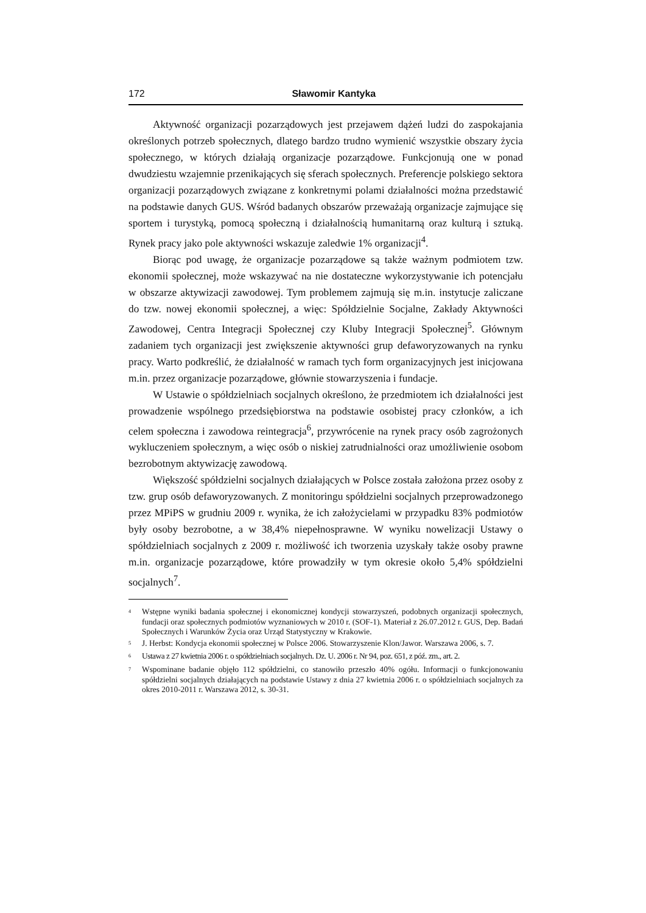172 Sławomir Kantyka
Aktywność organizacji pozarządowych jest przejawem dążeń ludzi do zaspokajania określonych potrzeb społecznych, dlatego bardzo trudno wymienić wszystkie obszary życia społecznego, w których działają organizacje pozarządowe. Funkcjonują one w ponad dwudziestu wzajemnie przenikających się sferach społecznych. Preferencje polskiego sektora organizacji pozarządowych związane z konkretnymi polami działalności można przedstawić na podstawie danych GUS. Wśród badanych obszarów przeważają organizacje zajmujące się sportem i turystyką, pomocą społeczną i działalnością humanitarną oraz kulturą i sztuką. Rynek pracy jako pole aktywności wskazuje zaledwie 1% organizacji<sup>4</sup>.
Biorąc pod uwagę, że organizacje pozarządowe są także ważnym podmiotem tzw. ekonomii społecznej, może wskazywać na nie dostateczne wykorzystywanie ich potencjału w obszarze aktywizacji zawodowej. Tym problemem zajmują się m.in. instytucje zaliczane do tzw. nowej ekonomii społecznej, a więc: Spółdzielnie Socjalne, Zakłady Aktywności Zawodowej, Centra Integracji Społecznej czy Kluby Integracji Społecznej<sup>5</sup>. Głównym zadaniem tych organizacji jest zwiększenie aktywności grup defaworyzowanych na rynku pracy. Warto podkreślić, że działalność w ramach tych form organizacyjnych jest inicjowana m.in. przez organizacje pozarządowe, głównie stowarzyszenia i fundacje.
W Ustawie o spółdzielniach socjalnych określono, że przedmiotem ich działalności jest prowadzenie wspólnego przedsiębiorstwa na podstawie osobistej pracy członków, a ich celem społeczna i zawodowa reintegracja<sup>6</sup>, przywrócenie na rynek pracy osób zagrożonych wykluczeniem społecznym, a więc osób o niskiej zatrudnialności oraz umożliwienie osobom bezrobotnym aktywizację zawodową.
Większość spółdzielni socjalnych działających w Polsce została założona przez osoby z tzw. grup osób defaworyzowanych. Z monitoringu spółdzielni socjalnych przeprowadzonego przez MPiPS w grudniu 2009 r. wynika, że ich założycielami w przypadku 83% podmiotów były osoby bezrobotne, a w 38,4% niepełnosprawne. W wyniku nowelizacji Ustawy o spółdzielniach socjalnych z 2009 r. możliwość ich tworzenia uzyskały także osoby prawne m.in. organizacje pozarządowe, które prowadziły w tym okresie około 5,4% spółdzielni socjalnych<sup>7</sup>.
<sup>4</sup> Wstępne wyniki badania społecznej i ekonomicznej kondycji stowarzyszeń, podobnych organizacji społecznych, fundacji oraz społecznych podmiotów wyznaniowych w 2010 r. (SOF-1). Materiał z 26.07.2012 r. GUS, Dep. Badań Społecznych i Warunków Życia oraz Urząd Statystyczny w Krakowie.
<sup>5</sup> J. Herbst: Kondycja ekonomii społecznej w Polsce 2006. Stowarzyszenie Klon/Jawor. Warszawa 2006, s. 7.
<sup>6</sup> Ustawa z 27 kwietnia 2006 r. o spółdzielniach socjalnych. Dz. U. 2006 r. Nr 94, poz. 651, z póź. zm., art. 2.
<sup>7</sup> Wspominane badanie objęło 112 spółdzielni, co stanowiło przeszło 40% ogółu. Informacji o funkcjonowaniu spółdzielni socjalnych działających na podstawie Ustawy z dnia 27 kwietnia 2006 r. o spółdzielniach socjalnych za okres 2010-2011 r. Warszawa 2012, s. 30-31.